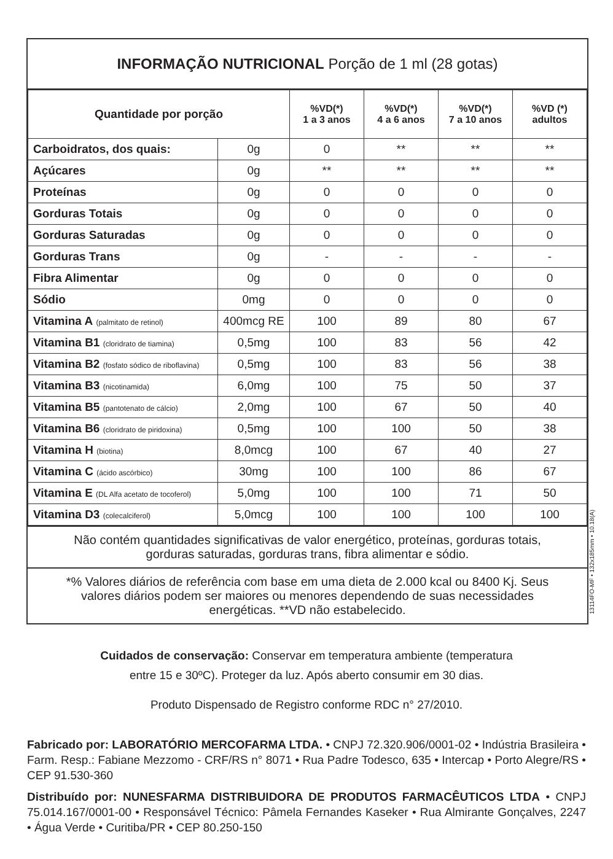INFORMAÇÃO NUTRICIONAL Porção de 1 ml (28 gotas)
| Quantidade por porção | | %VD(*) 1 a 3 anos | %VD(*) 4 a 6 anos | %VD(*) 7 a 10 anos | %VD (*) adultos |
| --- | --- | --- | --- | --- | --- |
| Carboidratos, dos quais: | 0g | 0 | ** | ** | ** |
| Açúcares | 0g | ** | ** | ** | ** |
| Proteínas | 0g | 0 | 0 | 0 | 0 |
| Gorduras Totais | 0g | 0 | 0 | 0 | 0 |
| Gorduras Saturadas | 0g | 0 | 0 | 0 | 0 |
| Gorduras Trans | 0g | - | - | - | - |
| Fibra Alimentar | 0g | 0 | 0 | 0 | 0 |
| Sódio | 0mg | 0 | 0 | 0 | 0 |
| Vitamina A (palmitato de retinol) | 400mcg RE | 100 | 89 | 80 | 67 |
| Vitamina B1 (cloridrato de tiamina) | 0,5mg | 100 | 83 | 56 | 42 |
| Vitamina B2 (fosfato sódico de riboflavina) | 0,5mg | 100 | 83 | 56 | 38 |
| Vitamina B3 (nicotinamida) | 6,0mg | 100 | 75 | 50 | 37 |
| Vitamina B5 (pantotenato de cálcio) | 2,0mg | 100 | 67 | 50 | 40 |
| Vitamina B6 (cloridrato de piridoxina) | 0,5mg | 100 | 100 | 50 | 38 |
| Vitamina H (biotina) | 8,0mcg | 100 | 67 | 40 | 27 |
| Vitamina C (ácido ascórbico) | 30mg | 100 | 100 | 86 | 67 |
| Vitamina E (DL Alfa acetato de tocoferol) | 5,0mg | 100 | 100 | 71 | 50 |
| Vitamina D3 (colecalciferol) | 5,0mcg | 100 | 100 | 100 | 100 |
Não contém quantidades significativas de valor energético, proteínas, gorduras totais, gorduras saturadas, gorduras trans, fibra alimentar e sódio.
*% Valores diários de referência com base em uma dieta de 2.000 kcal ou 8400 Kj. Seus valores diários podem ser maiores ou menores dependendo de suas necessidades energéticas. **VD não estabelecido.
13114FO-MF • 132x185mm • 10.18(A)
Cuidados de conservação: Conservar em temperatura ambiente (temperatura
entre 15 e 30ºC). Proteger da luz. Após aberto consumir em 30 dias.
Produto Dispensado de Registro conforme RDC n° 27/2010.
Fabricado por: LABORATÓRIO MERCOFARMA LTDA. • CNPJ 72.320.906/0001-02 • Indústria Brasileira • Farm. Resp.: Fabiane Mezzomo - CRF/RS n° 8071 • Rua Padre Todesco, 635 • Intercap • Porto Alegre/RS • CEP 91.530-360
Distribuído por: NUNESFARMA DISTRIBUIDORA DE PRODUTOS FARMACÊUTICOS LTDA • CNPJ 75.014.167/0001-00 • Responsável Técnico: Pâmela Fernandes Kaseker • Rua Almirante Gonçalves, 2247 • Água Verde • Curitiba/PR • CEP 80.250-150